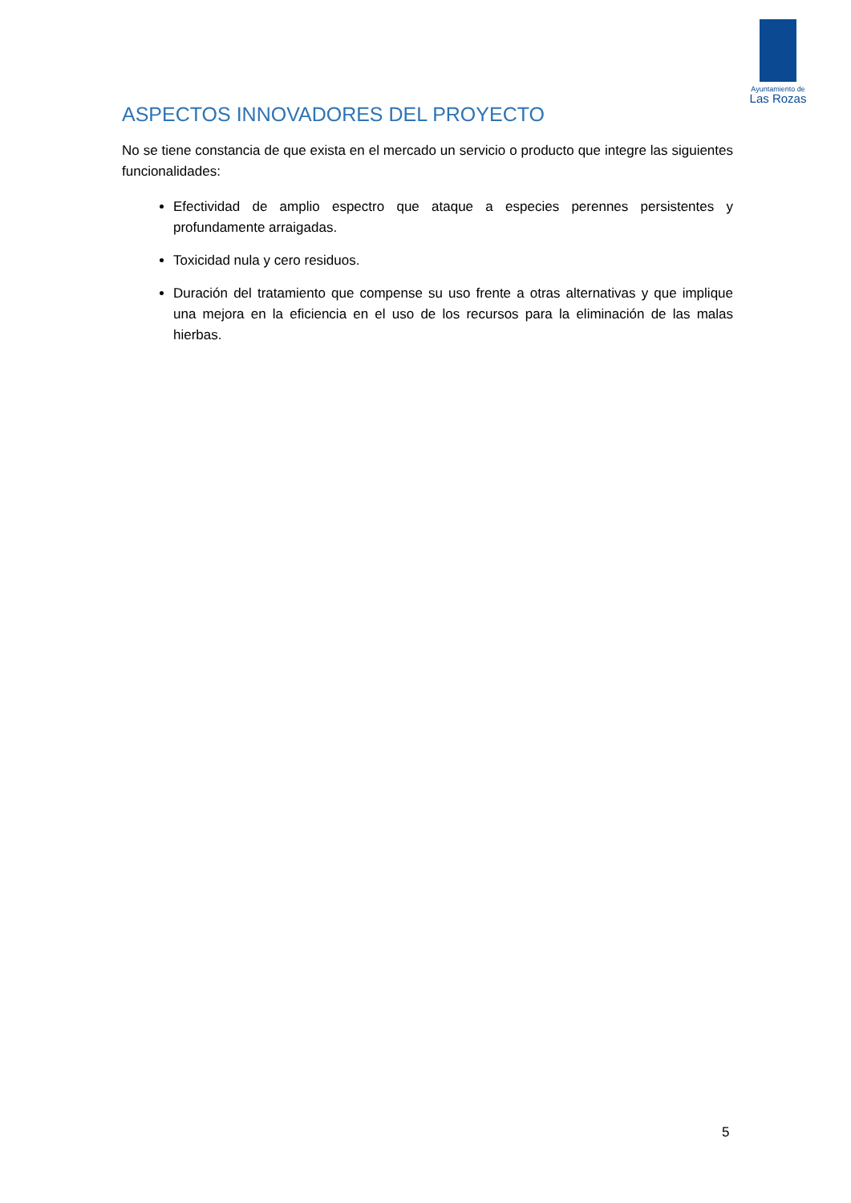Ayuntamiento de
Las Rozas
ASPECTOS INNOVADORES DEL PROYECTO
No se tiene constancia de que exista en el mercado un servicio o producto que integre las siguientes funcionalidades:
Efectividad de amplio espectro que ataque a especies perennes persistentes y profundamente arraigadas.
Toxicidad nula y cero residuos.
Duración del tratamiento que compense su uso frente a otras alternativas y que implique una mejora en la eficiencia en el uso de los recursos para la eliminación de las malas hierbas.
5